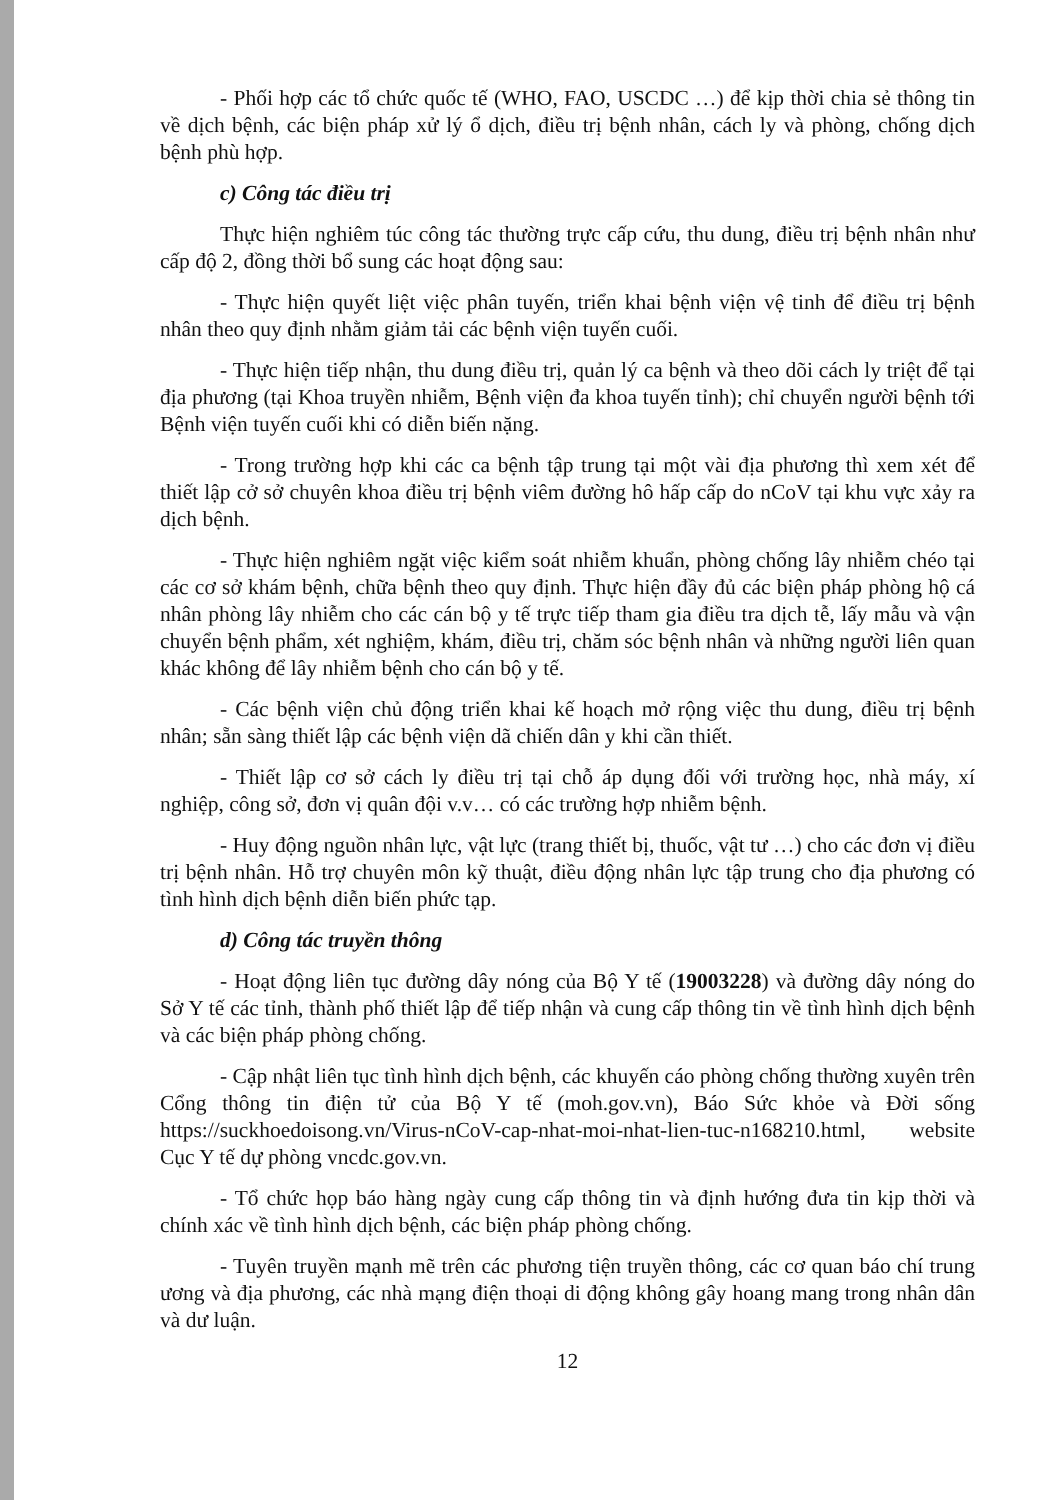- Phối hợp các tổ chức quốc tế (WHO, FAO, USCDC …) để kịp thời chia sẻ thông tin về dịch bệnh, các biện pháp xử lý ổ dịch, điều trị bệnh nhân, cách ly và phòng, chống dịch bệnh phù hợp.
c) Công tác điều trị
Thực hiện nghiêm túc công tác thường trực cấp cứu, thu dung, điều trị bệnh nhân như cấp độ 2, đồng thời bổ sung các hoạt động sau:
- Thực hiện quyết liệt việc phân tuyến, triển khai bệnh viện vệ tinh để điều trị bệnh nhân theo quy định nhằm giảm tải các bệnh viện tuyến cuối.
- Thực hiện tiếp nhận, thu dung điều trị, quản lý ca bệnh và theo dõi cách ly triệt để tại địa phương (tại Khoa truyền nhiễm, Bệnh viện đa khoa tuyến tỉnh); chỉ chuyển người bệnh tới Bệnh viện tuyến cuối khi có diễn biến nặng.
- Trong trường hợp khi các ca bệnh tập trung tại một vài địa phương thì xem xét để thiết lập cở sở chuyên khoa điều trị bệnh viêm đường hô hấp cấp do nCoV tại khu vực xảy ra dịch bệnh.
- Thực hiện nghiêm ngặt việc kiểm soát nhiễm khuẩn, phòng chống lây nhiễm chéo tại các cơ sở khám bệnh, chữa bệnh theo quy định. Thực hiện đầy đủ các biện pháp phòng hộ cá nhân phòng lây nhiễm cho các cán bộ y tế trực tiếp tham gia điều tra dịch tễ, lấy mẫu và vận chuyển bệnh phẩm, xét nghiệm, khám, điều trị, chăm sóc bệnh nhân và những người liên quan khác không để lây nhiễm bệnh cho cán bộ y tế.
- Các bệnh viện chủ động triển khai kế hoạch mở rộng việc thu dung, điều trị bệnh nhân; sẵn sàng thiết lập các bệnh viện dã chiến dân y khi cần thiết.
- Thiết lập cơ sở cách ly điều trị tại chỗ áp dụng đối với trường học, nhà máy, xí nghiệp, công sở, đơn vị quân đội v.v… có các trường hợp nhiễm bệnh.
- Huy động nguồn nhân lực, vật lực (trang thiết bị, thuốc, vật tư …) cho các đơn vị điều trị bệnh nhân. Hỗ trợ chuyên môn kỹ thuật, điều động nhân lực tập trung cho địa phương có tình hình dịch bệnh diễn biến phức tạp.
d) Công tác truyền thông
- Hoạt động liên tục đường dây nóng của Bộ Y tế (19003228) và đường dây nóng do Sở Y tế các tỉnh, thành phố thiết lập để tiếp nhận và cung cấp thông tin về tình hình dịch bệnh và các biện pháp phòng chống.
- Cập nhật liên tục tình hình dịch bệnh, các khuyến cáo phòng chống thường xuyên trên Cổng thông tin điện tử của Bộ Y tế (moh.gov.vn), Báo Sức khỏe và Đời sống https://suckhoedoisong.vn/Virus-nCoV-cap-nhat-moi-nhat-lien-tuc-n168210.html, website Cục Y tế dự phòng vncdc.gov.vn.
- Tổ chức họp báo hàng ngày cung cấp thông tin và định hướng đưa tin kịp thời và chính xác về tình hình dịch bệnh, các biện pháp phòng chống.
- Tuyên truyền mạnh mẽ trên các phương tiện truyền thông, các cơ quan báo chí trung ương và địa phương, các nhà mạng điện thoại di động không gây hoang mang trong nhân dân và dư luận.
12